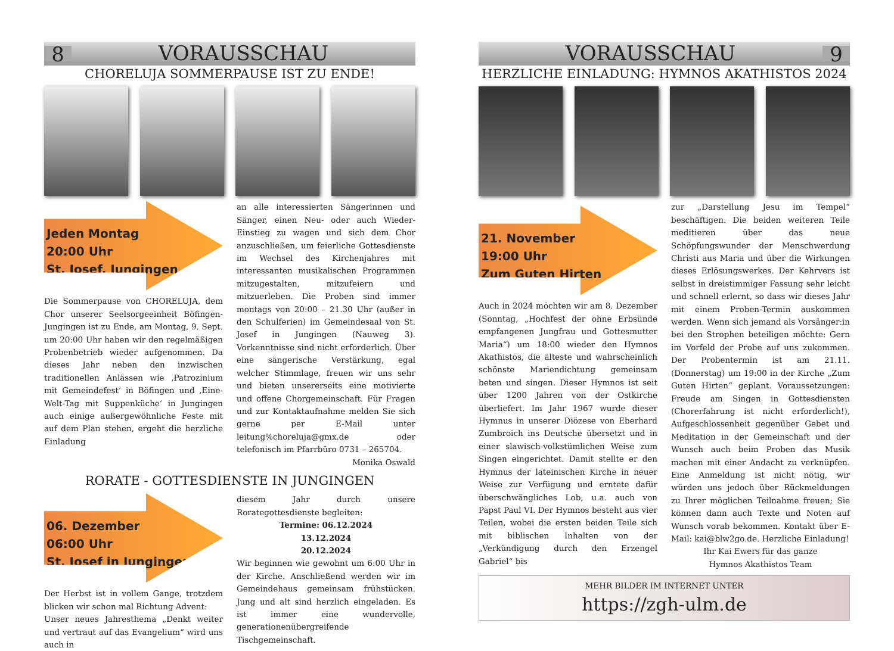8 VORAUSSCHAU
CHORELUJA SOMMERPAUSE IST ZU ENDE!
Jeden Montag
20:00 Uhr
St. Josef, Jungingen
Die Sommerpause von CHORELUJA, dem Chor unserer Seelsorgeeinheit Böfingen-Jungingen ist zu Ende, am Montag, 9. Sept. um 20:00 Uhr haben wir den regelmäßigen Probenbetrieb wieder aufgenommen. Da dieses Jahr neben den inzwischen traditionellen Anlässen wie ‚Patrozinium mit Gemeindefest‘ in Böfingen und ‚Eine-Welt-Tag mit Suppenküche‘ in Jungingen auch einige außergewöhnliche Feste mit auf dem Plan stehen, ergeht die herzliche Einladung
an alle interessierten Sängerinnen und Sänger, einen Neu- oder auch Wieder-Einstieg zu wagen und sich dem Chor anzuschließen, um feierliche Gottesdienste im Wechsel des Kirchenjahres mit interessanten musikalischen Programmen mitzugestalten, mitzufeiern und mitzuerleben. Die Proben sind immer montags von 20:00 – 21.30 Uhr (außer in den Schulferien) im Gemeindesaal von St. Josef in Jungingen (Nauweg 3). Vorkenntnisse sind nicht erforderlich. Über eine sängerische Verstärkung, egal welcher Stimmlage, freuen wir uns sehr und bieten unsererseits eine motivierte und offene Chorgemeinschaft. Für Fragen und zur Kontaktaufnahme melden Sie sich gerne per E-Mail unter leitung%choreluja@gmx.de oder telefonisch im Pfarrbüro 0731 – 265704. Monika Oswald
RORATE - GOTTESDIENSTE IN JUNGINGEN
06. Dezember
06:00 Uhr
St. Josef in Jungingen
Der Herbst ist in vollem Gange, trotzdem blicken wir schon mal Richtung Advent:
Unser neues Jahresthema „Denkt weiter und vertraut auf das Evangelium“ wird uns auch in
diesem Jahr durch unsere Rorategottesdienste begleiten:
Termine: 06.12.2024
13.12.2024
20.12.2024
Wir beginnen wie gewohnt um 6:00 Uhr in der Kirche. Anschließend werden wir im Gemeindehaus gemeinsam frühstücken. Jung und alt sind herzlich eingeladen. Es ist immer eine wundervolle, generationenübergreifende Tischgemeinschaft.
VORAUSSCHAU 9
HERZLICHE EINLADUNG: HYMNOS AKATHISTOS 2024
21. November
19:00 Uhr
Zum Guten Hirten
Auch in 2024 möchten wir am 8. Dezember (Sonntag, „Hochfest der ohne Erbsünde empfangenen Jungfrau und Gottesmutter Maria“) um 18:00 wieder den Hymnos Akathistos, die älteste und wahrscheinlich schönste Mariendichtung gemeinsam beten und singen. Dieser Hymnos ist seit über 1200 Jahren von der Ostkirche überliefert. Im Jahr 1967 wurde dieser Hymnus in unserer Diözese von Eberhard Zumbroich ins Deutsche übersetzt und in einer slawisch-volkstümlichen Weise zum Singen eingerichtet. Damit stellte er den Hymnus der lateinischen Kirche in neuer Weise zur Verfügung und erntete dafür überschwängliches Lob, u.a. auch von Papst Paul VI. Der Hymnos besteht aus vier Teilen, wobei die ersten beiden Teile sich mit biblischen Inhalten von der „Verkündigung durch den Erzengel Gabriel“ bis
zur „Darstellung Jesu im Tempel“ beschäftigen. Die beiden weiteren Teile meditieren über das neue Schöpfungswunder der Menschwerdung Christi aus Maria und über die Wirkungen dieses Erlösungswerkes. Der Kehrvers ist selbst in dreistimmiger Fassung sehr leicht und schnell erlernt, so dass wir dieses Jahr mit einem Proben-Termin auskommen werden. Wenn sich jemand als Vorsänger:in bei den Strophen beteiligen möchte: Gern im Vorfeld der Probe auf uns zukommen. Der Probentermin ist am 21.11. (Donnerstag) um 19:00 in der Kirche „Zum Guten Hirten“ geplant. Voraussetzungen: Freude am Singen in Gottesdiensten (Chorerfahrung ist nicht erforderlich!), Aufgeschlossenheit gegenüber Gebet und Meditation in der Gemeinschaft und der Wunsch auch beim Proben das Musik machen mit einer Andacht zu verknüpfen. Eine Anmeldung ist nicht nötig, wir würden uns jedoch über Rückmeldungen zu Ihrer möglichen Teilnahme freuen; Sie können dann auch Texte und Noten auf Wunsch vorab bekommen. Kontakt über E-Mail: kai@blw2go.de. Herzliche Einladung!
Ihr Kai Ewers für das ganze
Hymnos Akathistos Team
MEHR BILDER IM INTERNET UNTER
https://zgh-ulm.de